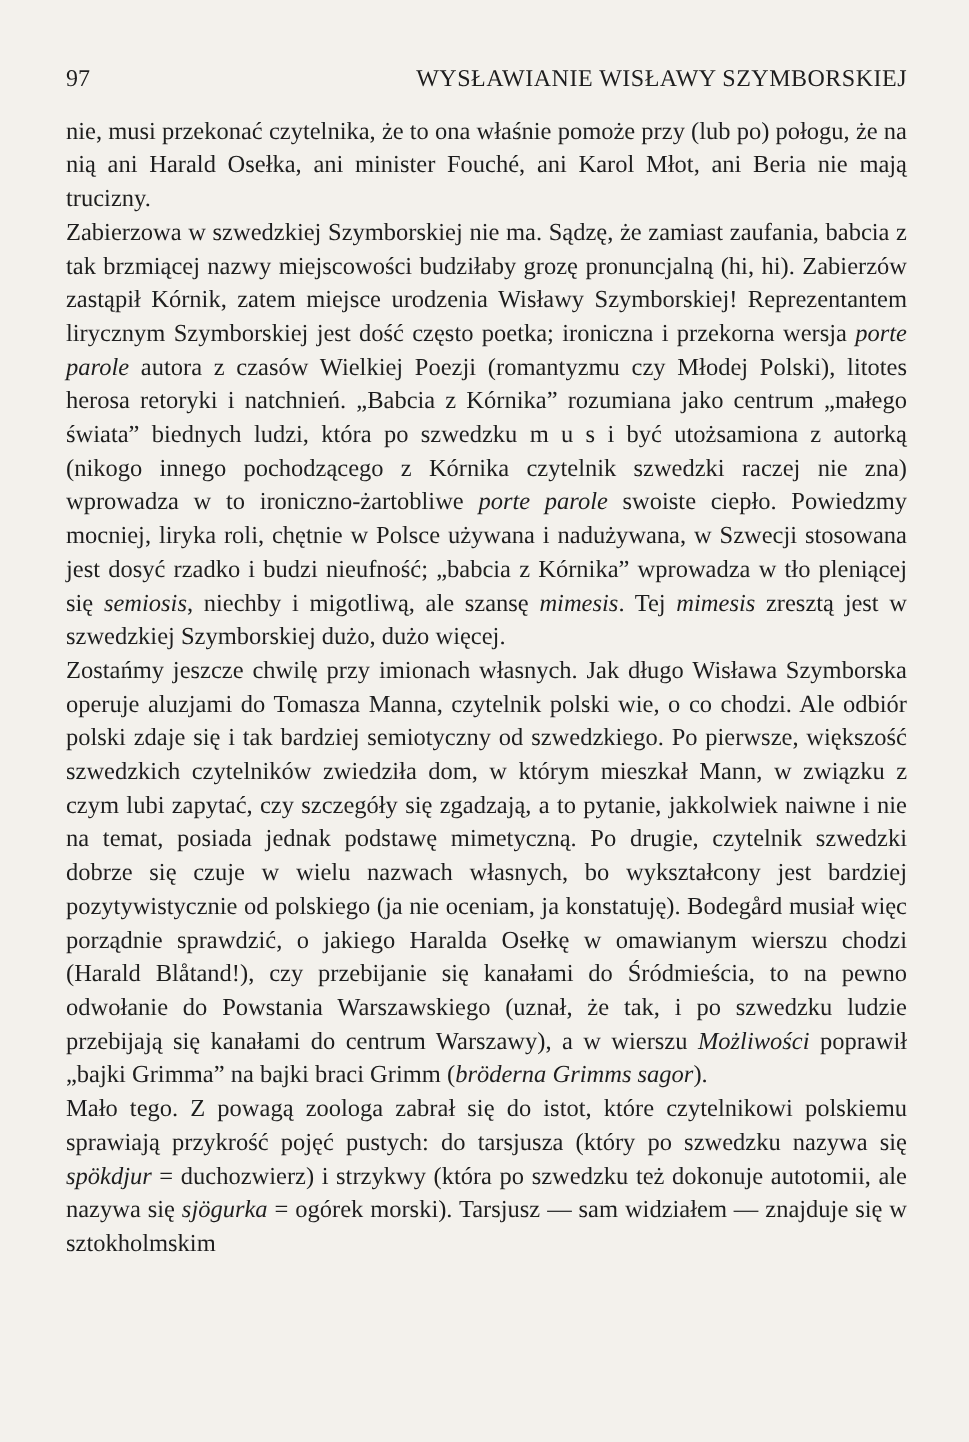97 WYSŁAWIANIE WISŁAWY SZYMBORSKIEJ
nie, musi przekonać czytelnika, że to ona właśnie pomoże przy (lub po) połogu, że na nią ani Harald Osełka, ani minister Fouché, ani Karol Młot, ani Beria nie mają trucizny.
Zabierzowa w szwedzkiej Szymborskiej nie ma. Sądzę, że zamiast zaufania, babcia z tak brzmiącej nazwy miejscowości budziłaby grozę pronuncjalną (hi, hi). Zabierzów zastąpił Kórnik, zatem miejsce urodzenia Wisławy Szymborskiej! Reprezentantem lirycznym Szymborskiej jest dość często poetka; ironiczna i przekorna wersja porte parole autora z czasów Wielkiej Poezji (romantyzmu czy Młodej Polski), litotes herosa retoryki i natchnień. „Babcia z Kórnika” rozumiana jako centrum „małego świata” biednych ludzi, która po szwedzku m u s i być utożsamiona z autorką (nikogo innego pochodzącego z Kórnika czytelnik szwedzki raczej nie zna) wprowadza w to ironiczno-żartobliwe porte parole swoiste ciepło. Powiedzmy mocniej, liryka roli, chętnie w Polsce używana i nadużywana, w Szwecji stosowana jest dosyć rzadko i budzi nieufność; „babcia z Kórnika” wprowadza w tło pleniącej się semiosis, niechby i migotliwą, ale szansę mimesis. Tej mimesis zresztą jest w szwedzkiej Szymborskiej dużo, dużo więcej.
Zostańmy jeszcze chwilę przy imionach własnych. Jak długo Wisława Szymborska operuje aluzjami do Tomasza Manna, czytelnik polski wie, o co chodzi. Ale odbiór polski zdaje się i tak bardziej semiotyczny od szwedzkiego. Po pierwsze, większość szwedzkich czytelników zwiedziła dom, w którym mieszkał Mann, w związku z czym lubi zapytać, czy szczegóły się zgadzają, a to pytanie, jakkolwiek naiwne i nie na temat, posiada jednak podstawę mimetyczną. Po drugie, czytelnik szwedzki dobrze się czuje w wielu nazwach własnych, bo wykształcony jest bardziej pozytywistycznie od polskiego (ja nie oceniam, ja konstatuję). Bodegård musiał więc porządnie sprawdzić, o jakiego Haralda Osełkę w omawianym wierszu chodzi (Harald Blåtand!), czy przebijanie się kanałami do Śródmieścia, to na pewno odwołanie do Powstania Warszawskiego (uznał, że tak, i po szwedzku ludzie przebijają się kanałami do centrum Warszawy), a w wierszu Możliwości poprawił „bajki Grimma” na bajki braci Grimm (bröderna Grimms sagor).
Mało tego. Z powagą zoologa zabrał się do istot, które czytelnikowi polskiemu sprawiają przykrość pojęć pustych: do tarsjusza (który po szwedzku nazywa się spökdjur = duchozwierz) i strzykwy (która po szwedzku też dokonuje autotomii, ale nazywa się sjögurka = ogórek morski). Tarsjusz — sam widziałem — znajduje się w sztokholmskim